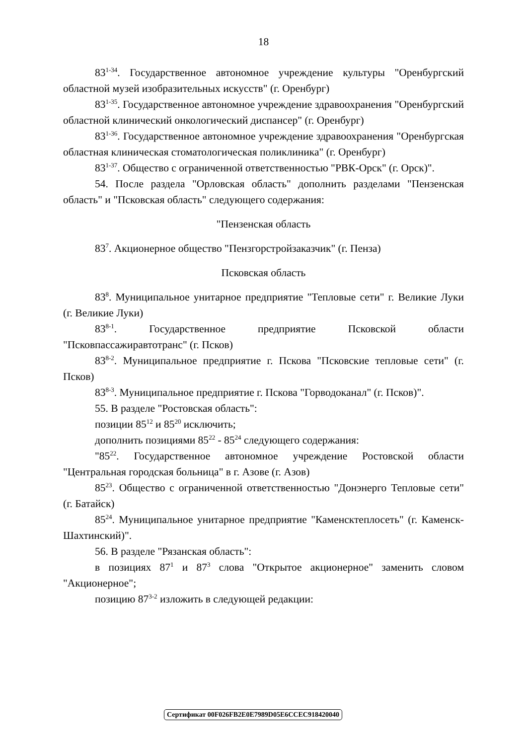18
83<sup>1-34</sup>. Государственное автономное учреждение культуры "Оренбургский областной музей изобразительных искусств" (г. Оренбург)
83<sup>1-35</sup>. Государственное автономное учреждение здравоохранения "Оренбургский областной клинический онкологический диспансер" (г. Оренбург)
83<sup>1-36</sup>. Государственное автономное учреждение здравоохранения "Оренбургская областная клиническая стоматологическая поликлиника" (г. Оренбург)
83<sup>1-37</sup>. Общество с ограниченной ответственностью "РВК-Орск" (г. Орск)".
54. После раздела "Орловская область" дополнить разделами "Пензенская область" и "Псковская область" следующего содержания:
"Пензенская область
83<sup>7</sup>. Акционерное общество "Пензгорстройзаказчик" (г. Пенза)
Псковская область
83<sup>8</sup>. Муниципальное унитарное предприятие "Тепловые сети" г. Великие Луки (г. Великие Луки)
83<sup>8-1</sup>. Государственное предприятие Псковской области "Псковпассажиравтотранс" (г. Псков)
83<sup>8-2</sup>. Муниципальное предприятие г. Пскова "Псковские тепловые сети" (г. Псков)
83<sup>8-3</sup>. Муниципальное предприятие г. Пскова "Горводоканал" (г. Псков)".
55. В разделе "Ростовская область":
позиции 85<sup>12</sup> и 85<sup>20</sup> исключить;
дополнить позициями 85<sup>22</sup> - 85<sup>24</sup> следующего содержания:
"85<sup>22</sup>. Государственное автономное учреждение Ростовской области "Центральная городская больница" в г. Азове (г. Азов)
85<sup>23</sup>. Общество с ограниченной ответственностью "Донэнерго Тепловые сети" (г. Батайск)
85<sup>24</sup>. Муниципальное унитарное предприятие "Каменсктеплосеть" (г. Каменск-Шахтинский)".
56. В разделе "Рязанская область":
в позициях 87<sup>1</sup> и 87<sup>3</sup> слова "Открытое акционерное" заменить словом "Акционерное";
позицию 87<sup>3-2</sup> изложить в следующей редакции:
Сертификат 00F026FB2E0E7989D05E6CCEC918420040